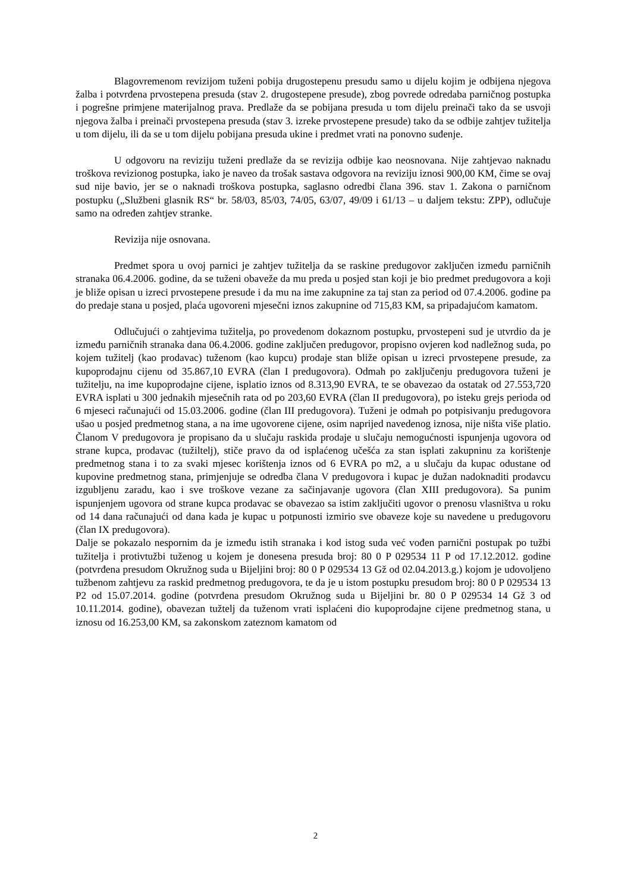Blagovremenom revizijom tuženi pobija drugostepenu presudu samo u dijelu kojim je odbijena njegova žalba i potvrđena prvostepena presuda (stav 2. drugostepene presude), zbog povrede odredaba parničnog postupka i pogrešne primjene materijalnog prava. Predlaže da se pobijana presuda u tom dijelu preinači tako da se usvoji njegova žalba i preinači prvostepena presuda (stav 3. izreke prvostepene presude) tako da se odbije zahtjev tužitelja u tom dijelu, ili da se u tom dijelu pobijana presuda ukine i predmet vrati na ponovno suđenje.
U odgovoru na reviziju tuženi predlaže da se revizija odbije kao neosnovana. Nije zahtjevao naknadu troškova revizionog postupka, iako je naveo da trošak sastava odgovora na reviziju iznosi 900,00 KM, čime se ovaj sud nije bavio, jer se o naknadi troškova postupka, saglasno odredbi člana 396. stav 1. Zakona o parničnom postupku („Službeni glasnik RS“ br. 58/03, 85/03, 74/05, 63/07, 49/09 i 61/13 – u daljem tekstu: ZPP), odlučuje samo na određen zahtjev stranke.
Revizija nije osnovana.
Predmet spora u ovoj parnici je zahtjev tužitelja da se raskine predugovor zaključen između parničnih stranaka 06.4.2006. godine, da se tuženi obaveže da mu preda u posjed stan koji je bio predmet predugovora a koji je bliže opisan u izreci prvostepene presude i da mu na ime zakupnine za taj stan za period od 07.4.2006. godine pa do predaje stana u posjed, plaća ugovoreni mjesečni iznos zakupnine od 715,83 KM, sa pripadajućom kamatom.
Odlučujući o zahtjevima tužitelja, po provedenom dokaznom postupku, prvostepeni sud je utvrdio da je između parničnih stranaka dana 06.4.2006. godine zaključen predugovor, propisno ovjeren kod nadležnog suda, po kojem tužitelj (kao prodavac) tuženom (kao kupcu) prodaje stan bliže opisan u izreci prvostepene presude, za kupoprodajnu cijenu od 35.867,10 EVRA (član I predugovora). Odmah po zaključenju predugovora tuženi je tužitelju, na ime kupoprodajne cijene, isplatio iznos od 8.313,90 EVRA, te se obavezao da ostatak od 27.553,720 EVRA isplati u 300 jednakih mjesečnih rata od po 203,60 EVRA (član II predugovora), po isteku grejs perioda od 6 mjeseci računajući od 15.03.2006. godine (član III predugovora). Tuženi je odmah po potpisivanju predugovora ušao u posjed predmetnog stana, a na ime ugovorene cijene, osim naprijed navedenog iznosa, nije ništa više platio. Članom V predugovora je propisano da u slučaju raskida prodaje u slučaju nemogućnosti ispunjenja ugovora od strane kupca, prodavac (tužiltelj), stiče pravo da od isplaćenog učešća za stan isplati zakupninu za korištenje predmetnog stana i to za svaki mjesec korištenja iznos od 6 EVRA po m2, a u slučaju da kupac odustane od kupovine predmetnog stana, primjenjuje se odredba člana V predugovora i kupac je dužan nadoknaditi prodavcu izgubljenu zaradu, kao i sve troškove vezane za sačinjavanje ugovora (član XIII predugovora). Sa punim ispunjenjem ugovora od strane kupca prodavac se obavezao sa istim zaključiti ugovor o prenosu vlasništva u roku od 14 dana računajući od dana kada je kupac u potpunosti izmirio sve obaveze koje su navedene u predugovoru (član IX predugovora).
Dalje se pokazalo nespornim da je između istih stranaka i kod istog suda već vođen parnični postupak po tužbi tužitelja i protivtužbi tuženog u kojem je donesena presuda broj: 80 0 P 029534 11 P od 17.12.2012. godine (potvrđena presudom Okružnog suda u Bijeljini broj: 80 0 P 029534 13 Gž od 02.04.2013.g.) kojom je udovoljeno tužbenom zahtjevu za raskid predmetnog predugovora, te da je u istom postupku presudom broj: 80 0 P 029534 13 P2 od 15.07.2014. godine (potvrđena presudom Okružnog suda u Bijeljini br. 80 0 P 029534 14 Gž 3 od 10.11.2014. godine), obavezan tužtelj da tuženom vrati isplaćeni dio kupoprodajne cijene predmetnog stana, u iznosu od 16.253,00 KM, sa zakonskom zateznom kamatom od
2